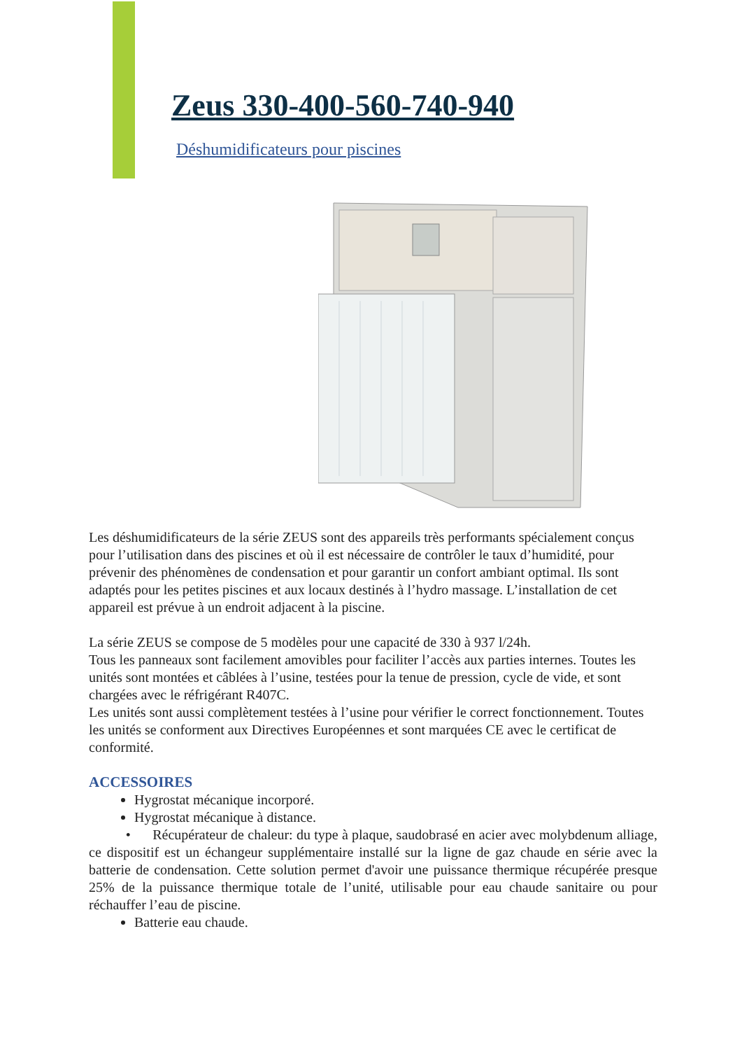Zeus 330-400-560-740-940
Déshumidificateurs pour piscines
Les déshumidificateurs de la série ZEUS sont des appareils très performants spécialement conçus pour l’utilisation dans des piscines et où il est nécessaire de contrôler le taux d’humidité, pour prévenir des phénomènes de condensation et pour garantir un confort ambiant optimal. Ils sont adaptés pour les petites piscines et aux locaux destinés à l’hydro massage. L’installation de cet appareil est prévue à un endroit adjacent à la piscine.
La série ZEUS se compose de 5 modèles pour une capacité de 330 à 937 l/24h.
Tous les panneaux sont facilement amovibles pour faciliter l’accès aux parties internes. Toutes les unités sont montées et câblées à l’usine, testées pour la tenue de pression, cycle de vide, et sont chargées avec le réfrigérant R407C.
Les unités sont aussi complètement testées à l’usine pour vérifier le correct fonctionnement. Toutes les unités se conforment aux Directives Européennes et sont marquées CE avec le certificat de conformité.
ACCESSOIRES
Hygrostat mécanique incorporé.
Hygrostat mécanique à distance.
• Récupérateur de chaleur: du type à plaque, saudobrasé en acier avec molybdenum alliage, ce dispositif est un échangeur supplémentaire installé sur la ligne de gaz chaude en série avec la batterie de condensation. Cette solution permet d'avoir une puissance thermique récupérée presque 25% de la puissance thermique totale de l’unité, utilisable pour eau chaude sanitaire ou pour réchauffer l’eau de piscine.
Batterie eau chaude.